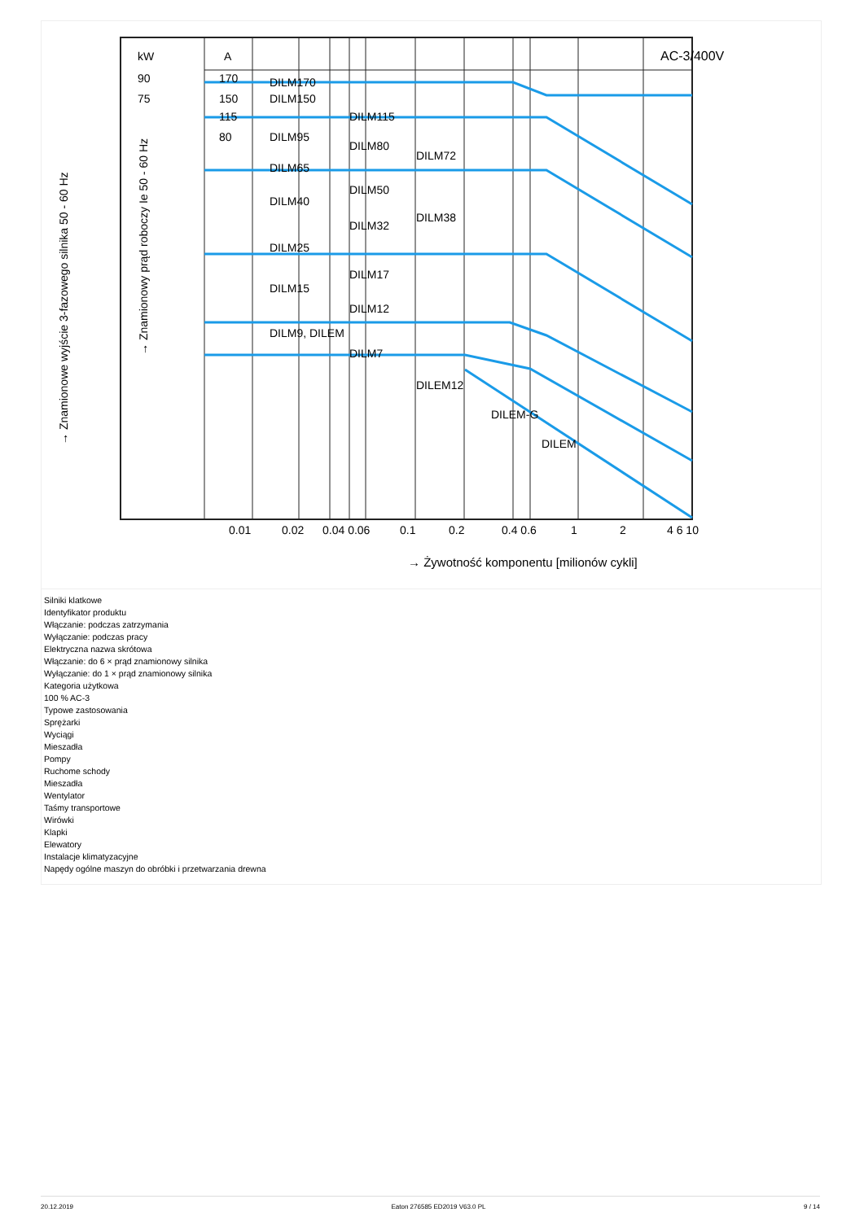AC-3/400V
A
kW
DILM170
DILM150
DILM115
DILM95
DILM80
DILM72
DILM65
DILM50
DILM40
DILM38
DILM32
DILM25
DILM17
DILM15
DILM12
DILM9, DILEM
DILM7
DILEM12
DILEM-G
DILEM
170
150
115
80
90
75
0.01
0.02
0.04 0.06
0.1
0.2
0.4 0.6
1
2
4 6 10
→ Żywotność komponentu [milionów cykli]
→ Znamionowe wyjście 3-fazowego silnika 50 - 60 Hz
→ Znamionowy prąd roboczy Ie 50 - 60 Hz
Silniki klatkowe
Identyfikator produktu
Włączanie: podczas zatrzymania
Wyłączanie: podczas pracy
Elektryczna nazwa skrótowa
Włączanie: do 6 × prąd znamionowy silnika
Wyłączanie: do 1 × prąd znamionowy silnika
Kategoria użytkowa
100 % AC-3
Typowe zastosowania
Sprężarki
Wyciągi
Mieszadła
Pompy
Ruchome schody
Mieszadła
Wentylator
Taśmy transportowe
Wirówki
Klapki
Elewatory
Instalacje klimatyzacyjne
Napędy ogólne maszyn do obróbki i przetwarzania drewna
20.12.2019 Eaton 276585 ED2019 V63.0 PL 9 / 14